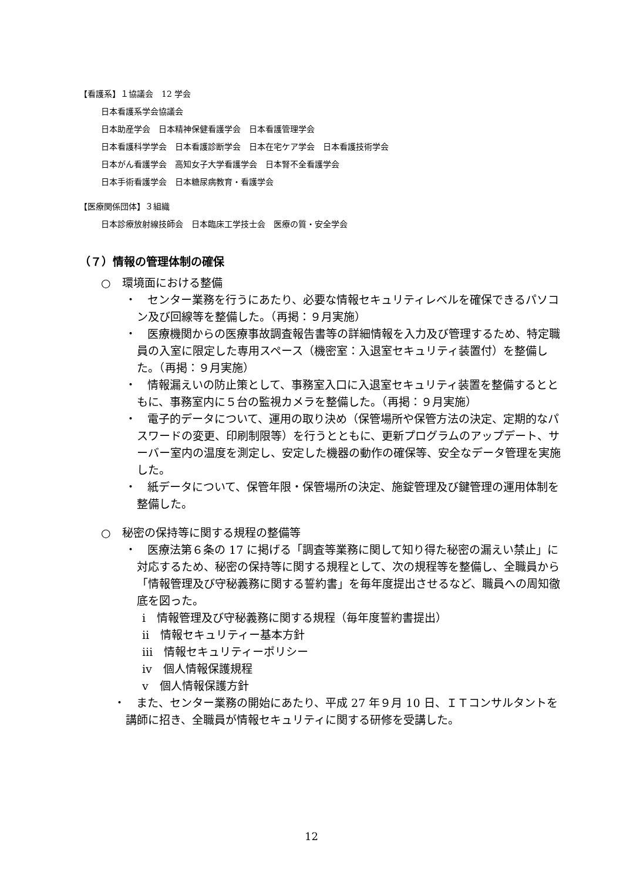【看護系】１協議会　12 学会
日本看護系学会協議会
日本助産学会　日本精神保健看護学会　日本看護管理学会
日本看護科学学会　日本看護診断学会　日本在宅ケア学会　日本看護技術学会
日本がん看護学会　高知女子大学看護学会　日本腎不全看護学会
日本手術看護学会　日本糖尿病教育・看護学会
【医療関係団体】３組織
日本診療放射線技師会　日本臨床工学技士会　医療の質・安全学会
（７）情報の管理体制の確保
○　環境面における整備
・　センター業務を行うにあたり、必要な情報セキュリティレベルを確保できるパソコン及び回線等を整備した。（再掲：９月実施）
・　医療機関からの医療事故調査報告書等の詳細情報を入力及び管理するため、特定職員の入室に限定した専用スペース（機密室：入退室セキュリティ装置付）を整備した。（再掲：９月実施）
・　情報漏えいの防止策として、事務室入口に入退室セキュリティ装置を整備するとともに、事務室内に５台の監視カメラを整備した。（再掲：９月実施）
・　電子的データについて、運用の取り決め（保管場所や保管方法の決定、定期的なパスワードの変更、印刷制限等）を行うとともに、更新プログラムのアップデート、サーバー室内の温度を測定し、安定した機器の動作の確保等、安全なデータ管理を実施した。
・　紙データについて、保管年限・保管場所の決定、施錠管理及び鍵管理の運用体制を整備した。
○　秘密の保持等に関する規程の整備等
・　医療法第６条の 17 に掲げる「調査等業務に関して知り得た秘密の漏えい禁止」に対応するため、秘密の保持等に関する規程として、次の規程等を整備し、全職員から「情報管理及び守秘義務に関する誓約書」を毎年度提出させるなど、職員への周知徹底を図った。
ⅰ　情報管理及び守秘義務に関する規程（毎年度誓約書提出）
ⅱ　情報セキュリティー基本方針
ⅲ　情報セキュリティーポリシー
ⅳ　個人情報保護規程
ⅴ　個人情報保護方針
・　また、センター業務の開始にあたり、平成 27 年９月 10 日、ＩＴコンサルタントを講師に招き、全職員が情報セキュリティに関する研修を受講した。
12